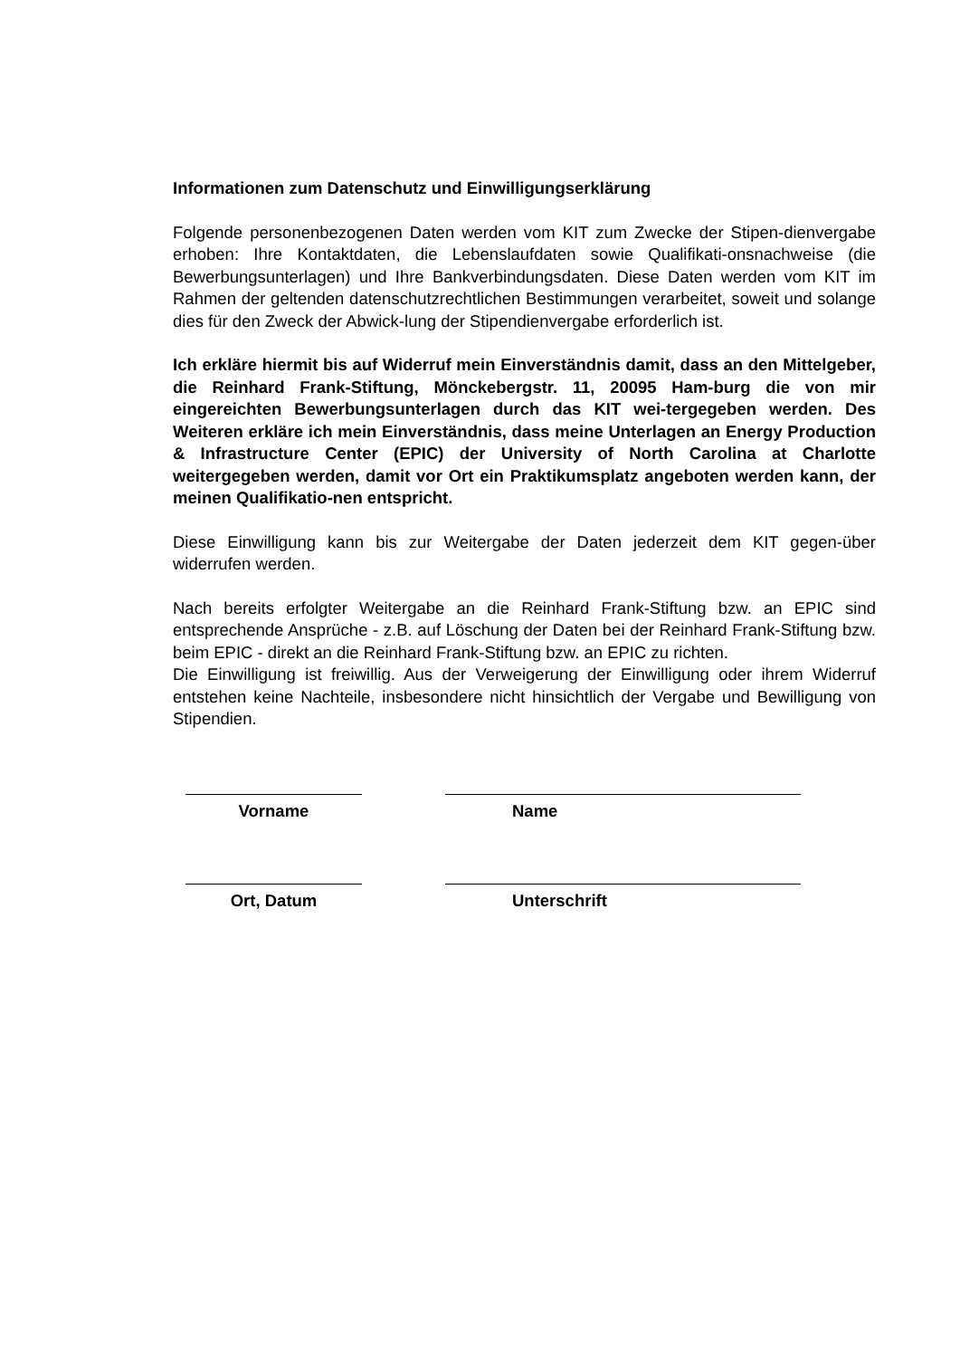Informationen zum Datenschutz und Einwilligungserklärung
Folgende personenbezogenen Daten werden vom KIT zum Zwecke der Stipen-dienvergabe erhoben: Ihre Kontaktdaten, die Lebenslaufdaten sowie Qualifikati-onsnachweise (die Bewerbungsunterlagen) und Ihre Bankverbindungsdaten. Diese Daten werden vom KIT im Rahmen der geltenden datenschutzrechtlichen Bestimmungen verarbeitet, soweit und solange dies für den Zweck der Abwick-lung der Stipendienvergabe erforderlich ist.
Ich erkläre hiermit bis auf Widerruf mein Einverständnis damit, dass an den Mittelgeber, die Reinhard Frank-Stiftung, Mönckebergstr. 11, 20095 Ham-burg die von mir eingereichten Bewerbungsunterlagen durch das KIT wei-tergegeben werden. Des Weiteren erkläre ich mein Einverständnis, dass meine Unterlagen an Energy Production & Infrastructure Center (EPIC) der University of North Carolina at Charlotte weitergegeben werden, damit vor Ort ein Praktikumsplatz angeboten werden kann, der meinen Qualifikatio-nen entspricht.
Diese Einwilligung kann bis zur Weitergabe der Daten jederzeit dem KIT gegen-über widerrufen werden.
Nach bereits erfolgter Weitergabe an die Reinhard Frank-Stiftung bzw. an EPIC sind entsprechende Ansprüche - z.B. auf Löschung der Daten bei der Reinhard Frank-Stiftung bzw. beim EPIC - direkt an die Reinhard Frank-Stiftung bzw. an EPIC zu richten.
Die Einwilligung ist freiwillig. Aus der Verweigerung der Einwilligung oder ihrem Widerruf entstehen keine Nachteile, insbesondere nicht hinsichtlich der Vergabe und Bewilligung von Stipendien.
Vorname Name
Ort, Datum Unterschrift